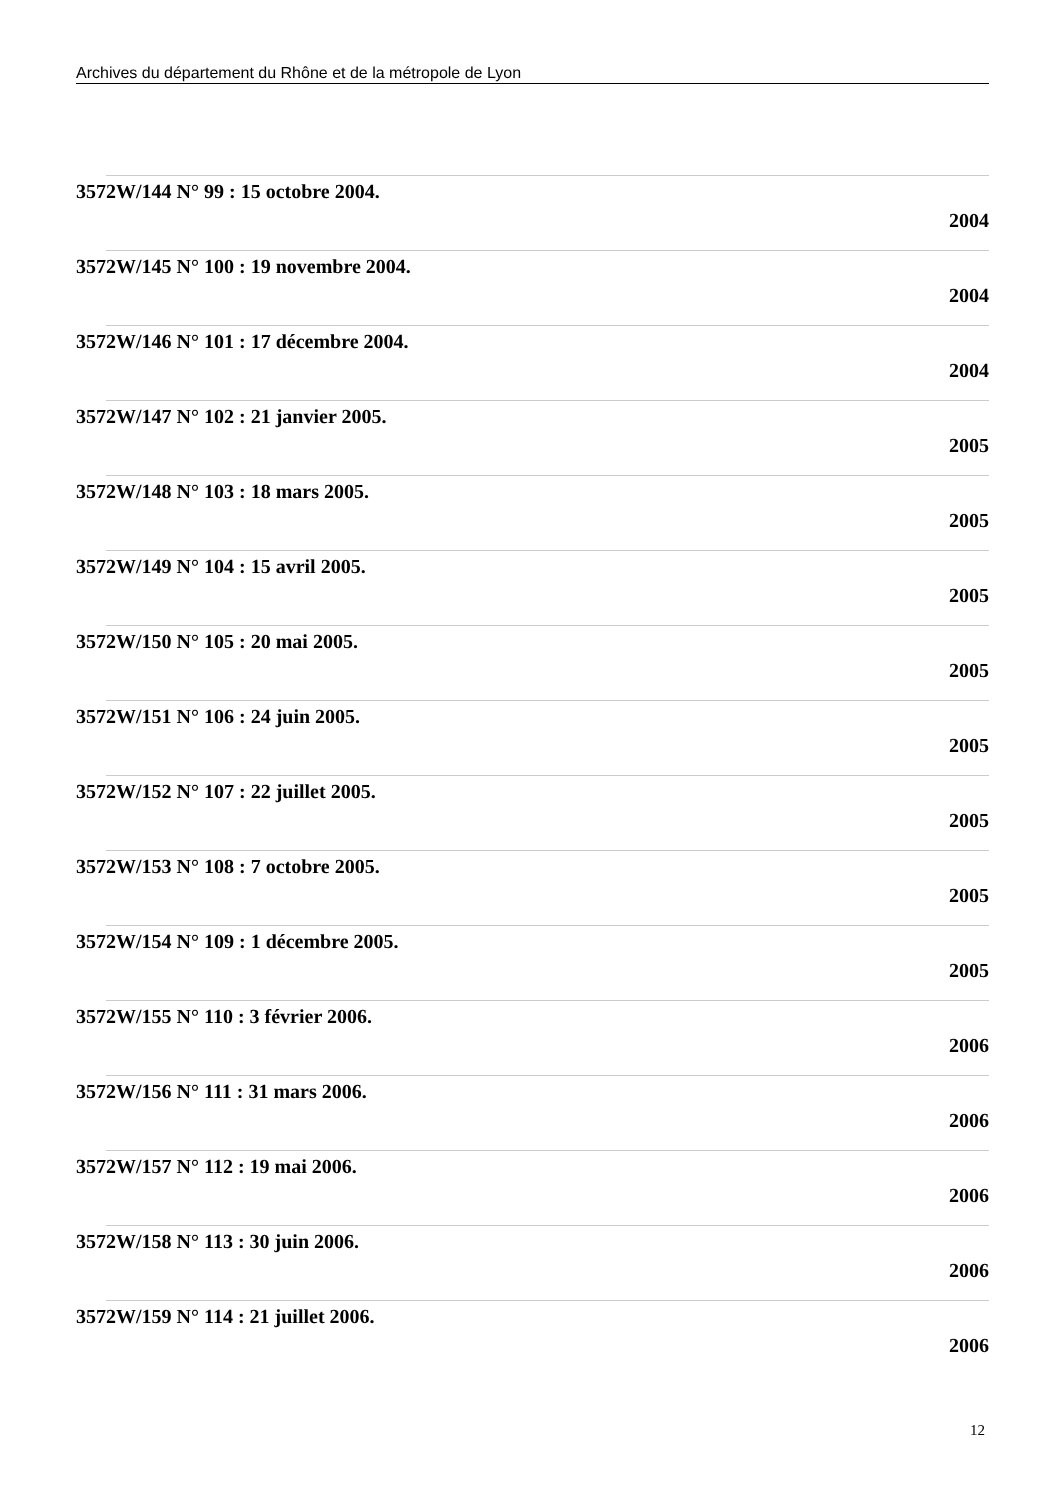Archives du département du Rhône et de la métropole de Lyon
3572W/144 N° 99 : 15 octobre 2004.
2004
3572W/145 N° 100 : 19 novembre 2004.
2004
3572W/146 N° 101 : 17 décembre 2004.
2004
3572W/147 N° 102 : 21 janvier 2005.
2005
3572W/148 N° 103 : 18 mars 2005.
2005
3572W/149 N° 104 : 15 avril 2005.
2005
3572W/150 N° 105 : 20 mai 2005.
2005
3572W/151 N° 106 : 24 juin 2005.
2005
3572W/152 N° 107 : 22 juillet 2005.
2005
3572W/153 N° 108 : 7 octobre 2005.
2005
3572W/154 N° 109 : 1 décembre 2005.
2005
3572W/155 N° 110 : 3 février 2006.
2006
3572W/156 N° 111 : 31 mars 2006.
2006
3572W/157 N° 112 : 19 mai 2006.
2006
3572W/158 N° 113 : 30 juin 2006.
2006
3572W/159 N° 114 : 21 juillet 2006.
2006
12